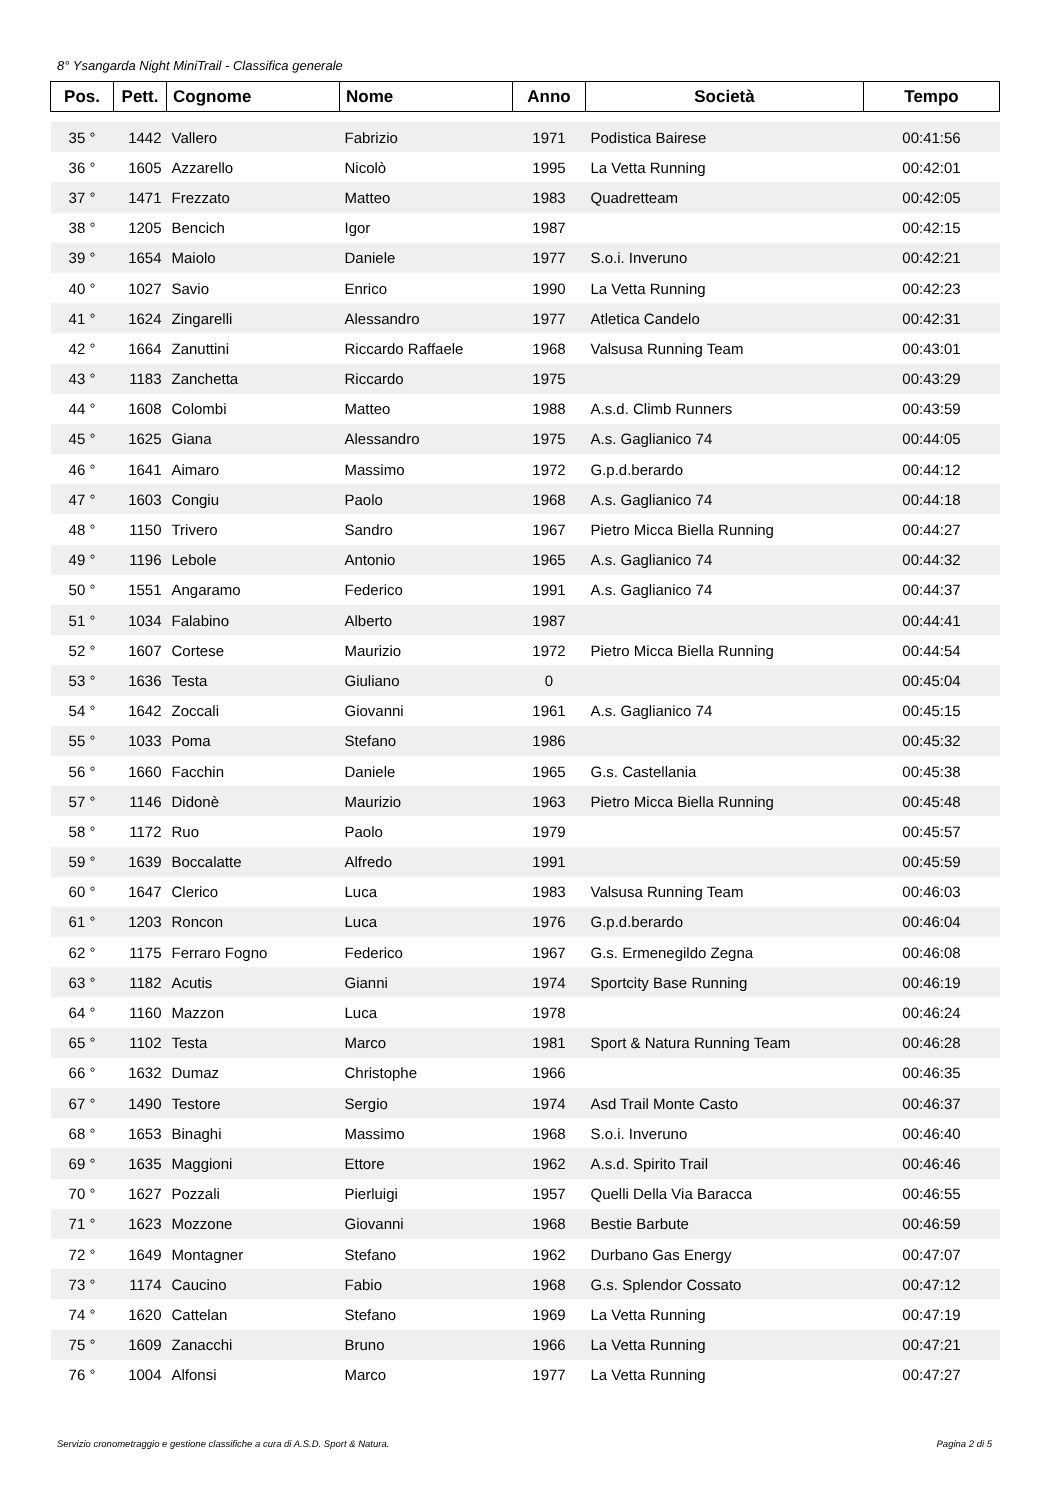8° Ysangarda Night MiniTrail - Classifica generale
| Pos. | Pett. | Cognome | Nome | Anno | Società | Tempo |
| --- | --- | --- | --- | --- | --- | --- |
| 35 ° | 1442 | Vallero | Fabrizio | 1971 | Podistica Bairese | 00:41:56 |
| 36 ° | 1605 | Azzarello | Nicolò | 1995 | La Vetta Running | 00:42:01 |
| 37 ° | 1471 | Frezzato | Matteo | 1983 | Quadretteam | 00:42:05 |
| 38 ° | 1205 | Bencich | Igor | 1987 | | 00:42:15 |
| 39 ° | 1654 | Maiolo | Daniele | 1977 | S.o.i. Inveruno | 00:42:21 |
| 40 ° | 1027 | Savio | Enrico | 1990 | La Vetta Running | 00:42:23 |
| 41 ° | 1624 | Zingarelli | Alessandro | 1977 | Atletica Candelo | 00:42:31 |
| 42 ° | 1664 | Zanuttini | Riccardo Raffaele | 1968 | Valsusa Running Team | 00:43:01 |
| 43 ° | 1183 | Zanchetta | Riccardo | 1975 | | 00:43:29 |
| 44 ° | 1608 | Colombi | Matteo | 1988 | A.s.d. Climb Runners | 00:43:59 |
| 45 ° | 1625 | Giana | Alessandro | 1975 | A.s. Gaglianico 74 | 00:44:05 |
| 46 ° | 1641 | Aimaro | Massimo | 1972 | G.p.d.berardo | 00:44:12 |
| 47 ° | 1603 | Congiu | Paolo | 1968 | A.s. Gaglianico 74 | 00:44:18 |
| 48 ° | 1150 | Trivero | Sandro | 1967 | Pietro Micca Biella Running | 00:44:27 |
| 49 ° | 1196 | Lebole | Antonio | 1965 | A.s. Gaglianico 74 | 00:44:32 |
| 50 ° | 1551 | Angaramo | Federico | 1991 | A.s. Gaglianico 74 | 00:44:37 |
| 51 ° | 1034 | Falabino | Alberto | 1987 | | 00:44:41 |
| 52 ° | 1607 | Cortese | Maurizio | 1972 | Pietro Micca Biella Running | 00:44:54 |
| 53 ° | 1636 | Testa | Giuliano | 0 | | 00:45:04 |
| 54 ° | 1642 | Zoccali | Giovanni | 1961 | A.s. Gaglianico 74 | 00:45:15 |
| 55 ° | 1033 | Poma | Stefano | 1986 | | 00:45:32 |
| 56 ° | 1660 | Facchin | Daniele | 1965 | G.s. Castellania | 00:45:38 |
| 57 ° | 1146 | Didonè | Maurizio | 1963 | Pietro Micca Biella Running | 00:45:48 |
| 58 ° | 1172 | Ruo | Paolo | 1979 | | 00:45:57 |
| 59 ° | 1639 | Boccalatte | Alfredo | 1991 | | 00:45:59 |
| 60 ° | 1647 | Clerico | Luca | 1983 | Valsusa Running Team | 00:46:03 |
| 61 ° | 1203 | Roncon | Luca | 1976 | G.p.d.berardo | 00:46:04 |
| 62 ° | 1175 | Ferraro Fogno | Federico | 1967 | G.s. Ermenegildo Zegna | 00:46:08 |
| 63 ° | 1182 | Acutis | Gianni | 1974 | Sportcity Base Running | 00:46:19 |
| 64 ° | 1160 | Mazzon | Luca | 1978 | | 00:46:24 |
| 65 ° | 1102 | Testa | Marco | 1981 | Sport & Natura Running Team | 00:46:28 |
| 66 ° | 1632 | Dumaz | Christophe | 1966 | | 00:46:35 |
| 67 ° | 1490 | Testore | Sergio | 1974 | Asd Trail Monte Casto | 00:46:37 |
| 68 ° | 1653 | Binaghi | Massimo | 1968 | S.o.i. Inveruno | 00:46:40 |
| 69 ° | 1635 | Maggioni | Ettore | 1962 | A.s.d. Spirito Trail | 00:46:46 |
| 70 ° | 1627 | Pozzali | Pierluigi | 1957 | Quelli Della Via Baracca | 00:46:55 |
| 71 ° | 1623 | Mozzone | Giovanni | 1968 | Bestie Barbute | 00:46:59 |
| 72 ° | 1649 | Montagner | Stefano | 1962 | Durbano Gas Energy | 00:47:07 |
| 73 ° | 1174 | Caucino | Fabio | 1968 | G.s. Splendor Cossato | 00:47:12 |
| 74 ° | 1620 | Cattelan | Stefano | 1969 | La Vetta Running | 00:47:19 |
| 75 ° | 1609 | Zanacchi | Bruno | 1966 | La Vetta Running | 00:47:21 |
| 76 ° | 1004 | Alfonsi | Marco | 1977 | La Vetta Running | 00:47:27 |
Servizio cronometraggio e gestione classifiche a cura di A.S.D. Sport & Natura. Pagina 2 di 5